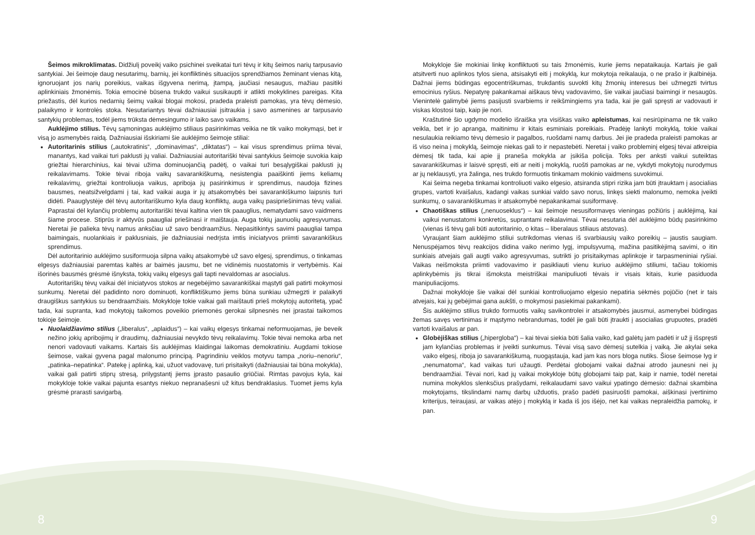Šeimos mikroklimatas. Didžiulį poveikį vaiko psichinei sveikatai turi tėvų ir kitų šeimos narių tarpusavio santykiai. Jei šeimoje daug nesutarimų, barnių, jei konfliktinės situacijos sprendžiamos žeminant vienas kitą, ignoruojant jos narių poreikius, vaikas išgyvena nerimą, įtampą, jaučiasi nesaugus, mažiau pasitiki aplinkiniais žmonėmis. Tokia emocinė būsena trukdo vaikui susikaupti ir atlikti mokyklines pareigas. Kita priežastis, dėl kurios nedarnių šeimų vaikai blogai mokosi, pradeda praleisti pamokas, yra tėvų dėmesio, palaikymo ir kontrolės stoka. Nesutariantys tėvai dažniausiai įsitraukia į savo asmenines ar tarpusavio santykių problemas, todėl jiems trūksta dėmesingumo ir laiko savo vaikams.
Auklėjimo stilius. Tėvų sąmoningas auklėjimo stiliaus pasirinkimas veikia ne tik vaiko mokymąsi, bet ir visą jo asmenybės raidą. Dažniausiai išskiriami šie auklėjimo šeimoje stiliai:
Autoritarinis stilius („autokratinis“, „dominavimas“, „diktatas“) – kai visus sprendimus priima tėvai, manantys, kad vaikai turi paklusti jų valiai. Dažniausiai autoritariški tėvai santykius šeimoje suvokia kaip griežtai hierarchinius, kai tėvai užima dominuojančią padėtį, o vaikai turi besąlygiškai paklusti jų reikalavimams. Tokie tėvai riboja vaikų savarankiškumą, nesistengia paaiškinti jiems keliamų reikalavimų, griežtai kontroliuoja vaikus, apriboja jų pasirinkimus ir sprendimus, naudoja fizines bausmes, neatsižvelgdami į tai, kad vaikai auga ir jų atsakomybės bei savarankiškumo laipsnis turi didėti. Paauglystėje dėl tėvų autoritariškumo kyla daug konfliktų, auga vaikų pasipriešinimas tėvų valiai. Paprastai dėl kylančių problemų autoritariški tėvai kaltina vien tik paauglius, nematydami savo vaidmens šiame procese. Stiprūs ir aktyvūs paaugliai priešinasi ir maištauja. Auga tokių jaunuolių agresyvumas. Neretai jie palieka tėvų namus anksčiau už savo bendraamžius. Nepasitikintys savimi paaugliai tampa baimingais, nuolankiais ir paklusniais, jie dažniausiai nedrįsta imtis iniciatyvos priimti savarankiškus sprendimus.
Dėl autoritarinio auklėjimo susiformuoja silpna vaikų atsakomybė už savo elgesį, sprendimus, o tinkamas elgesys dažniausiai paremtas kaltės ar baimės jausmu, bet ne vidinėmis nuostatomis ir vertybėmis. Kai išorinės bausmės grėsmė išnyksta, tokių vaikų elgesys gali tapti nevaldomas ar asocialus.
Autoritariškų tėvų vaikai dėl iniciatyvos stokos ar negebėjimo savarankiškai mąstyti gali patirti mokymosi sunkumų. Neretai dėl padidinto noro dominuoti, konfliktiškumo jiems būna sunkiau užmegzti ir palaikyti draugiškus santykius su bendraamžiais. Mokykloje tokie vaikai gali maištauti prieš mokytojų autoritetą, ypač tada, kai supranta, kad mokytojų taikomos poveikio priemonės gerokai silpnesnės nei įprastai taikomos tokioje šeimoje.
Nuolaidžiavimo stilius („liberalus“, „aplaidus“) – kai vaikų elgesys tinkamai neformuojamas, jie beveik nežino jokių apribojimų ir draudimų, dažniausiai nevykdo tėvų reikalavimų. Tokie tėvai nemoka arba net nenori vadovauti vaikams. Kartais šis auklėjimas klaidingai laikomas demokratiniu. Augdami tokiose šeimose, vaikai gyvena pagal malonumo principą. Pagrindiniu veiklos motyvu tampa „noriu–nenoriu“, „patinka–nepatinka“. Patekę į aplinką, kai, užuot vadovavę, turi prisitaikyti (dažniausiai tai būna mokykla), vaikai gali patirti stiprų stresą, prilygstantį jiems įprasto pasaulio griūčiai. Rimtas pavojus kyla, kai mokykloje tokie vaikai pajunta esantys niekuo nepranašesni už kitus bendraklasius. Tuomet jiems kyla grėsmė prarasti savigarbą.
Mokykloje šie mokiniai linkę konfliktuoti su tais žmonėmis, kurie jiems nepataikauja. Kartais jie gali atsitverti nuo aplinkos tylos siena, atsisakyti eiti į mokyklą, kur mokytoja reikalauja, o ne prašo ir įkalbinėja. Dažnai jiems būdingas egocentriškumas, trukdantis suvokti kitų žmonių interesus bei užmegzti tvirtus emocinius ryšius. Nepatyrę pakankamai aiškaus tėvų vadovavimo, šie vaikai jaučiasi baimingi ir nesaugūs. Vienintelė galimybė jiems pasijusti svarbiems ir reikšmingiems yra tada, kai jie gali spręsti ar vadovauti ir viskas klostosi taip, kaip jie nori.
Kraštutinė šio ugdymo modelio išraiška yra visiškas vaiko apleistumas, kai nesirūpinama ne tik vaiko veikla, bet ir jo apranga, maitinimu ir kitais esminiais poreikiais. Pradėję lankyti mokyklą, tokie vaikai nesulaukia reikiamo tėvų dėmesio ir pagalbos, ruošdami namų darbus. Jei jie pradeda praleisti pamokas ar iš viso neina į mokyklą, šeimoje niekas gali to ir nepastebėti. Neretai į vaiko probleminį elgesį tėvai atkreipia dėmesį tik tada, kai apie jį praneša mokykla ar įsikiša policija. Toks per anksti vaikui suteiktas savarankiškumas ir laisvė spręsti, eiti ar neiti į mokyklą, ruošti pamokas ar ne, vykdyti mokytojų nurodymus ar jų neklausyti, yra žalinga, nes trukdo formuotis tinkamam mokinio vaidmens suvokimui.
Kai šeima negeba tinkamai kontroliuoti vaiko elgesio, atsiranda stipri rizika jam būti įtrauktam į asocialias grupes, vartoti kvaišalus, kadangi vaikas sunkiai valdo savo norus, linkęs siekti malonumo, nemoka įveikti sunkumų, o savarankiškumas ir atsakomybė nepakankamai susiformavę.
Chaotiškas stilius („nenuoseklus“) – kai šeimoje nesusiformavęs vieningas požiūris į auklėjimą, kai vaikui nenustatomi konkretūs, suprantami reikalavimai. Tėvai nesutaria dėl auklėjimo būdų pasirinkimo (vienas iš tėvų gali būti autoritarinio, o kitas – liberalaus stiliaus atstovas).
Vyraujant šiam auklėjimo stiliui sutrikdomas vienas iš svarbiausių vaiko poreikių – jaustis saugiam. Nenuspėjamos tėvų reakcijos didina vaiko nerimo lygį, impulsyvumą, mažina pasitikėjimą savimi, o itin sunkiais atvejais gali augti vaiko agresyvumas, sutrikti jo prisitaikymas aplinkoje ir tarpasmeniniai ryšiai. Vaikas neišmoksta priimti vadovavimo ir pasikliauti vienu kuriuo auklėjimo stiliumi, tačiau tokiomis aplinkybėmis jis tikrai išmoksta meistriškai manipuliuoti tėvais ir visais kitais, kurie pasiduoda manipuliacijoms.
Dažnai mokykloje šie vaikai dėl sunkiai kontroliuojamo elgesio nepatiria sėkmės pojūčio (net ir tais atvejais, kai jų gebėjimai gana aukšti, o mokymosi pasiekimai pakankami).
Šis auklėjimo stilius trukdo formuotis vaikų savikontrolei ir atsakomybės jausmui, asmenybei būdingas žemas savęs vertinimas ir mąstymo nebrandumas, todėl jie gali būti įtraukti į asocialias grupuotes, pradėti vartoti kvaišalus ar pan.
Globėjiškas stilius („hiperglobа“) – kai tėvai siekia būti šalia vaiko, kad galėtų jam padėti ir už jį išspręsti jam kylančias problemas ir įveikti sunkumus. Tėvai visą savo dėmesį sutelkia į vaiką. Jie akylai seka vaiko elgesį, riboja jo savarankiškumą, nuogąstauja, kad jam kas nors bloga nutiks. Šiose šeimose lyg ir „nenumatoma“, kad vaikas turi užaugti. Perdėtai globojami vaikai dažnai atrodo jaunesni nei jų bendraamžiai. Tėvai nori, kad jų vaikai mokykloje būtų globojami taip pat, kaip ir namie, todėl neretai numina mokyklos slenksčius prašydami, reikalaudami savo vaikui ypatingo dėmesio: dažnai skambina mokytojams, tikslindami namų darbų užduotis, prašo padėti pasiruošti pamokai, aiškinasi įvertinimo kriterijus, teiraujasi, ar vaikas atėjo į mokyklą ir kada iš jos išėjo, net kai vaikas nepraleidžia pamokų, ir pan.
8 9